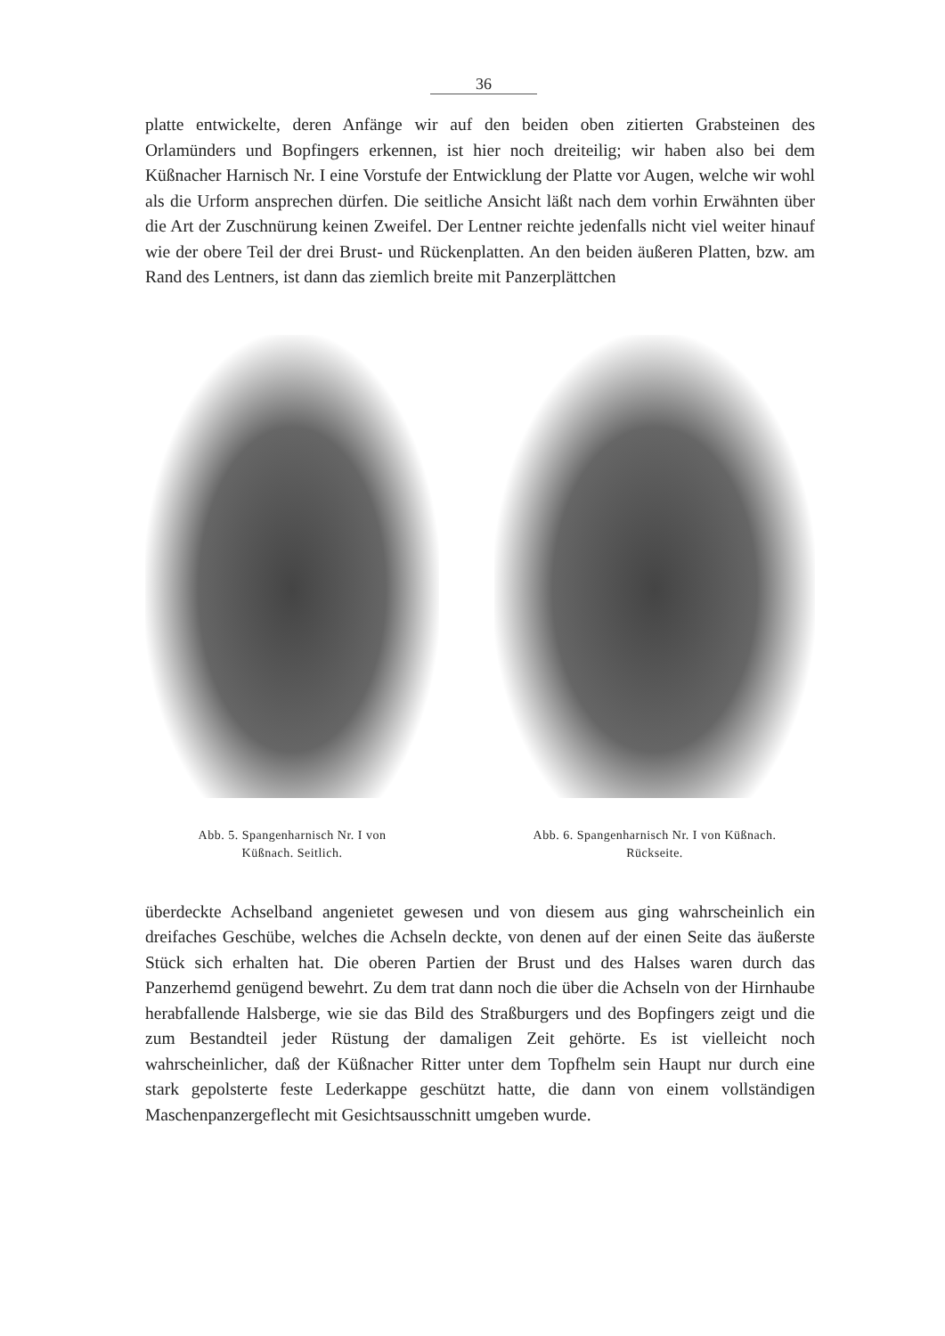36
platte entwickelte, deren Anfänge wir auf den beiden oben zitierten Grabsteinen des Orlamünders und Bopfingers erkennen, ist hier noch dreiteilig; wir haben also bei dem Küßnacher Harnisch Nr. I eine Vorstufe der Entwicklung der Platte vor Augen, welche wir wohl als die Urform ansprechen dürfen. Die seitliche Ansicht läßt nach dem vorhin Erwähnten über die Art der Zuschnürung keinen Zweifel. Der Lentner reichte jedenfalls nicht viel weiter hinauf wie der obere Teil der drei Brust- und Rückenplatten. An den beiden äußeren Platten, bzw. am Rand des Lentners, ist dann das ziemlich breite mit Panzerplättchen
Abb. 5. Spangenharnisch Nr. I von
Küßnach. Seitlich.
Abb. 6. Spangenharnisch Nr. I von Küßnach.
Rückseite.
überdeckte Achselband angenietet gewesen und von diesem aus ging wahrscheinlich ein dreifaches Geschübe, welches die Achseln deckte, von denen auf der einen Seite das äußerste Stück sich erhalten hat. Die oberen Partien der Brust und des Halses waren durch das Panzerhemd genügend bewehrt. Zu dem trat dann noch die über die Achseln von der Hirnhaube herabfallende Halsberge, wie sie das Bild des Straßburgers und des Bopfingers zeigt und die zum Bestandteil jeder Rüstung der damaligen Zeit gehörte. Es ist vielleicht noch wahrscheinlicher, daß der Küßnacher Ritter unter dem Topfhelm sein Haupt nur durch eine stark gepolsterte feste Lederkappe geschützt hatte, die dann von einem vollständigen Maschenpanzergeflecht mit Gesichtsausschnitt umgeben wurde.